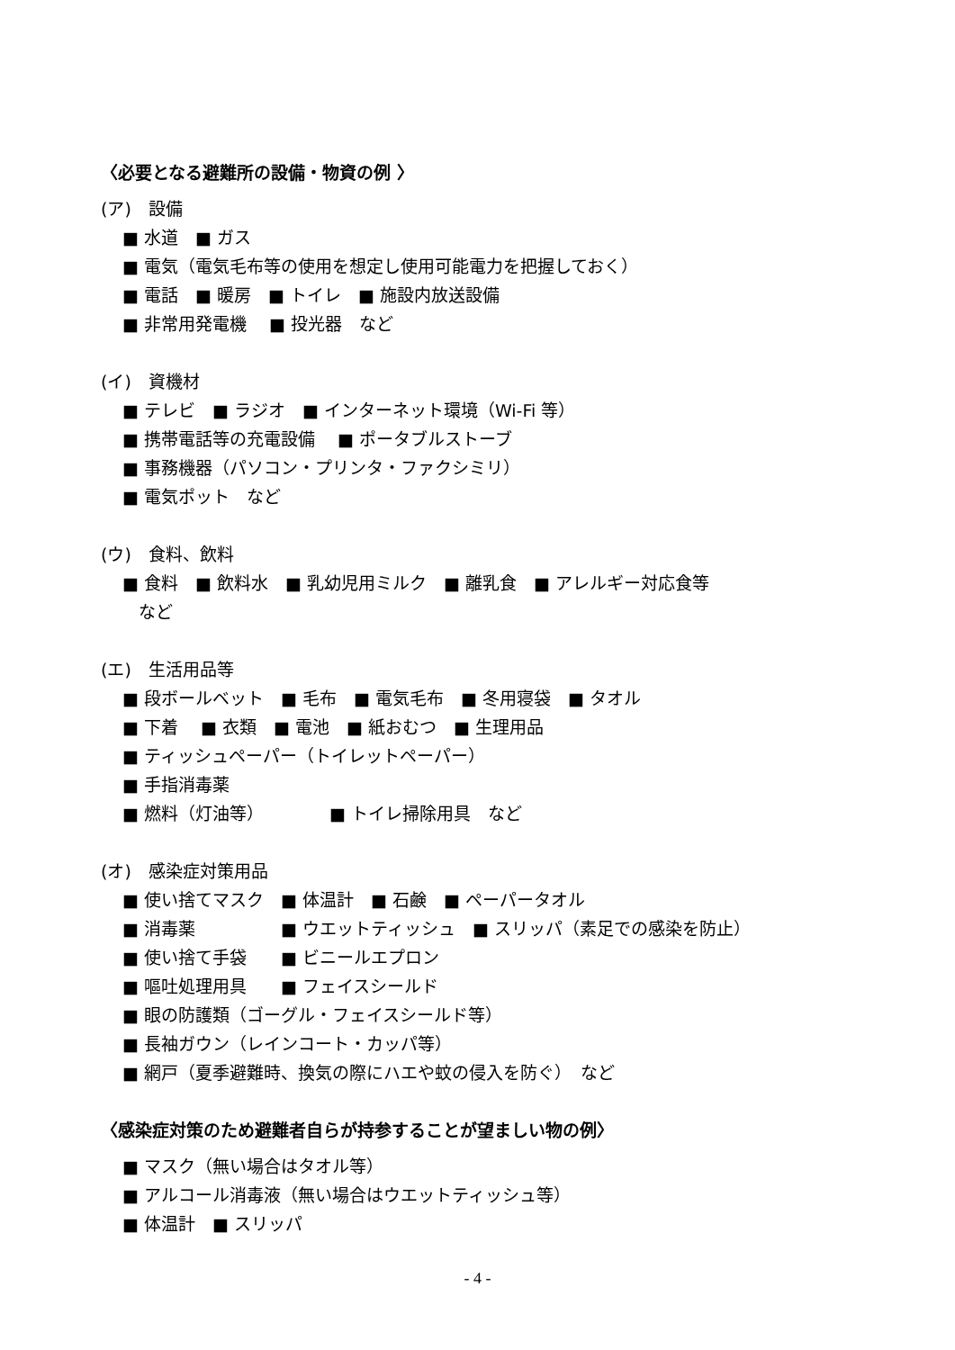〈必要となる避難所の設備・物資の例 〉
(ア)　設備
■ 水道　■ ガス
■ 電気（電気毛布等の使用を想定し使用可能電力を把握しておく）
■ 電話　■ 暖房　■ トイレ　■ 施設内放送設備
■ 非常用発電機　 ■ 投光器　など
(イ)　資機材
■ テレビ　■ ラジオ　■ インターネット環境（Wi-Fi 等）
■ 携帯電話等の充電設備　 ■ ポータブルストーブ
■ 事務機器（パソコン・プリンタ・ファクシミリ）
■ 電気ポット　など
(ウ)　食料、飲料
■ 食料　■ 飲料水　■ 乳幼児用ミルク　■ 離乳食　■ アレルギー対応食等
など
(エ)　生活用品等
■ 段ボールベット　■ 毛布　■ 電気毛布　■ 冬用寝袋　■ タオル
■ 下着　 ■ 衣類　■ 電池　■ 紙おむつ　■ 生理用品
■ ティッシュペーパー（トイレットペーパー）
■ 手指消毒薬
■ 燃料（灯油等）　　　　 ■ トイレ掃除用具　など
(オ)　感染症対策用品
■ 使い捨てマスク　■ 体温計　■ 石鹸　■ ペーパータオル
■ 消毒薬　　　　　■ ウエットティッシュ　■ スリッパ（素足での感染を防止）
■ 使い捨て手袋　　■ ビニールエプロン
■ 嘔吐処理用具　　■ フェイスシールド
■ 眼の防護類（ゴーグル・フェイスシールド等）
■ 長袖ガウン（レインコート・カッパ等）
■ 網戸（夏季避難時、換気の際にハエや蚊の侵入を防ぐ）　など
〈感染症対策のため避難者自らが持参することが望ましい物の例〉
■ マスク（無い場合はタオル等）
■ アルコール消毒液（無い場合はウエットティッシュ等）
■ 体温計　■ スリッパ
- 4 -